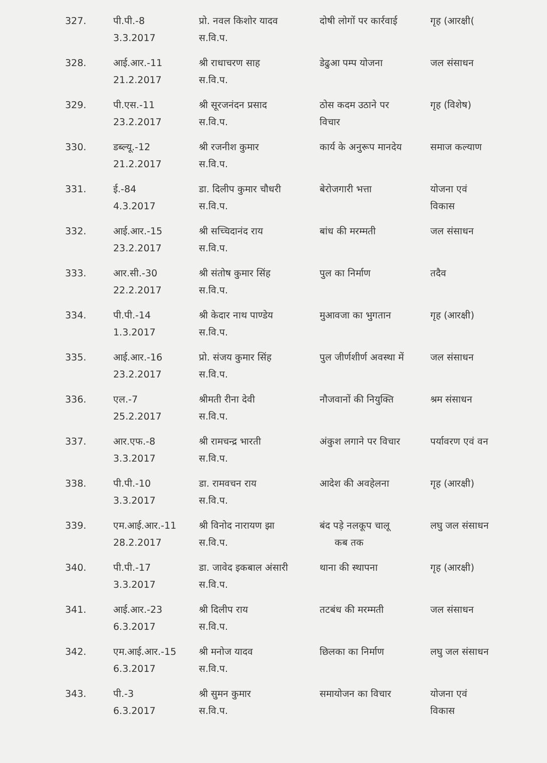| 327. | पी.पी.-8 3.3.2017 | प्रो. नवल किशोर यादव स.वि.प. | दोषी लोगों पर कार्रवाई | गृह (आरक्षी( |
| 328. | आई.आर.-11 21.2.2017 | श्री राधाचरण साह स.वि.प. | डेढुआ पम्प योजना | जल संसाधन |
| 329. | पी.एस.-11 23.2.2017 | श्री सूरजनंदन प्रसाद स.वि.प. | ठोस कदम उठाने पर विचार | गृह (विशेष) |
| 330. | डब्ल्यू.-12 21.2.2017 | श्री रजनीश कुमार स.वि.प. | कार्य के अनुरूप मानदेय | समाज कल्याण |
| 331. | ई.-84 4.3.2017 | डा. दिलीप कुमार चौधरी स.वि.प. | बेरोजगारी भत्ता | योजना एवं विकास |
| 332. | आई.आर.-15 23.2.2017 | श्री सच्चिदानंद राय स.वि.प. | बांध की मरम्मती | जल संसाधन |
| 333. | आर.सी.-30 22.2.2017 | श्री संतोष कुमार सिंह स.वि.प. | पुल का निर्माण | तदैव |
| 334. | पी.पी.-14 1.3.2017 | श्री केदार नाथ पाण्डेय स.वि.प. | मुआवजा का भुगतान | गृह (आरक्षी) |
| 335. | आई.आर.-16 23.2.2017 | प्रो. संजय कुमार सिंह स.वि.प. | पुल जीर्णशीर्ण अवस्था में | जल संसाधन |
| 336. | एल.-7 25.2.2017 | श्रीमती रीना देवी स.वि.प. | नौजवानों की नियुक्ति | श्रम संसाधन |
| 337. | आर.एफ.-8 3.3.2017 | श्री रामचन्द्र भारती स.वि.प. | अंकुश लगाने पर विचार | पर्यावरण एवं वन |
| 338. | पी.पी.-10 3.3.2017 | डा. रामवचन राय स.वि.प. | आदेश की अवहेलना | गृह (आरक्षी) |
| 339. | एम.आई.आर.-11 28.2.2017 | श्री विनोद नारायण झा स.वि.प. | बंद पड़े नलकूप चालू कब तक | लघु जल संसाधन |
| 340. | पी.पी.-17 3.3.2017 | डा. जावेद इकबाल अंसारी स.वि.प. | थाना की स्थापना | गृह (आरक्षी) |
| 341. | आई.आर.-23 6.3.2017 | श्री दिलीप राय स.वि.प. | तटबंध की मरम्मती | जल संसाधन |
| 342. | एम.आई.आर.-15 6.3.2017 | श्री मनोज यादव स.वि.प. | छिलका का निर्माण | लघु जल संसाधन |
| 343. | पी.-3 6.3.2017 | श्री सुमन कुमार स.वि.प. | समायोजन का विचार | योजना एवं विकास |